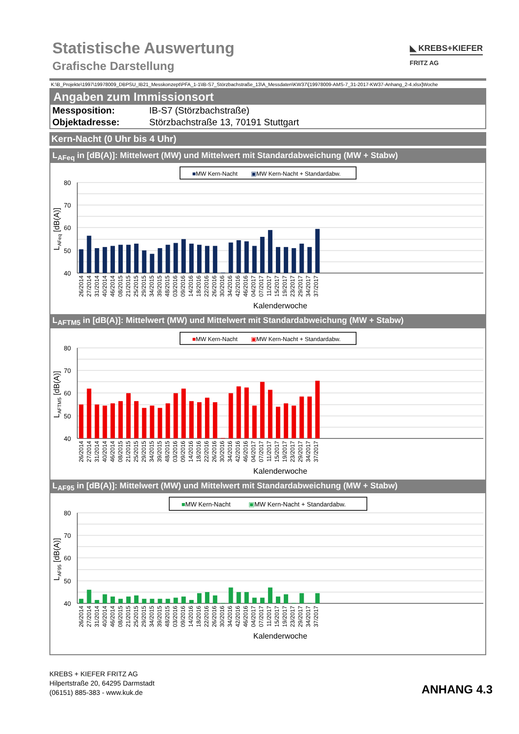Statistische Auswertung
Grafische Darstellung
◣ KREBS+KIEFER
FRITZ AG
K:\B_Projekte\1997\19978009_DBPSU_IB21_Messkonzept\PFA_1-1\IB-S7_Störzbachstraße_13\A_Messdaten\KW37\[19978009-AMS-7_31-2017-KW37-Anhang_2-4.xlsx]Woche
Angaben zum Immissionsort
Messposition: IB-S7 (Störzbachstraße)
Objektadresse: Störzbachstraße 13, 70191 Stuttgart
Kern-Nacht (0 Uhr bis 4 Uhr)
L<sub>AFeq</sub> in [dB(A)]: Mittelwert (MW) und Mittelwert mit Standardabweichung (MW + Stabw)
■MW Kern-Nacht
▣MW Kern-Nacht + Standardabw.
80
70
60
50
40
LAFeq [dB(A)]
26/2014
27/2014
31/2014
40/2014
46/2014
08/2015
21/2015
25/2015
29/2015
34/2015
39/2015
48/2015
03/2016
09/2016
14/2016
18/2016
22/2016
26/2016
30/2016
34/2016
42/2016
46/2016
04/2017
07/2017
11/2017
15/2017
19/2017
23/2017
29/2017
34/2017
37/2017
Kalenderwoche
L<sub>AFTM5</sub> in [dB(A)]: Mittelwert (MW) und Mittelwert mit Standardabweichung (MW + Stabw)
■MW Kern-Nacht
▣MW Kern-Nacht + Standardabw.
80
70
60
50
40
LAFTM5 [dB(A)]
26/2014
27/2014
31/2014
40/2014
46/2014
08/2015
21/2015
25/2015
29/2015
34/2015
39/2015
48/2015
03/2016
09/2016
14/2016
18/2016
22/2016
26/2016
30/2016
34/2016
42/2016
46/2016
04/2017
07/2017
11/2017
15/2017
19/2017
23/2017
29/2017
34/2017
37/2017
Kalenderwoche
L<sub>AF95</sub> in [dB(A)]: Mittelwert (MW) und Mittelwert mit Standardabweichung (MW + Stabw)
■MW Kern-Nacht
▣MW Kern-Nacht + Standardabw.
80
70
60
50
40
LAF95 [dB(A)]
26/2014
27/2014
31/2014
40/2014
46/2014
08/2015
21/2015
25/2015
29/2015
34/2015
39/2015
48/2015
03/2016
09/2016
14/2016
18/2016
22/2016
26/2016
30/2016
34/2016
42/2016
46/2016
04/2017
07/2017
11/2017
15/2017
19/2017
23/2017
29/2017
34/2017
37/2017
Kalenderwoche
KREBS + KIEFER FRITZ AG
Hilpertstraße 20, 64295 Darmstadt
(06151) 885-383 - www.kuk.de
ANHANG 4.3